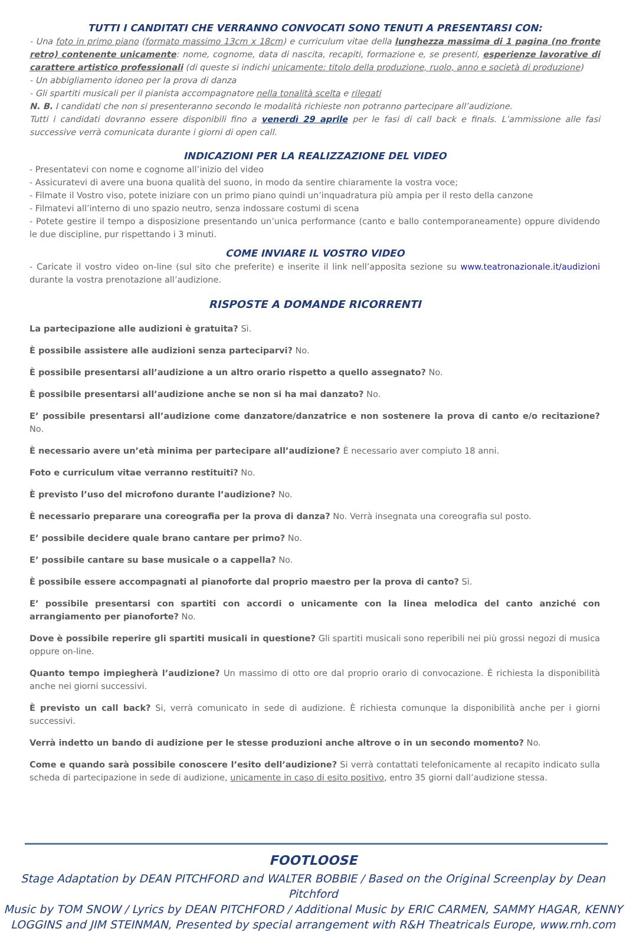TUTTI I CANDITATI CHE VERRANNO CONVOCATI SONO TENUTI A PRESENTARSI CON:
- Una foto in primo piano (formato massimo 13cm x 18cm) e curriculum vitae della lunghezza massima di 1 pagina (no fronte retro) contenente unicamente: nome, cognome, data di nascita, recapiti, formazione e, se presenti, esperienze lavorative di carattere artistico professionali (di queste si indichi unicamente: titolo della produzione, ruolo, anno e società di produzione)
- Un abbigliamento idoneo per la prova di danza
- Gli spartiti musicali per il pianista accompagnatore nella tonalità scelta e rilegati
N. B. I candidati che non si presenteranno secondo le modalità richieste non potranno partecipare all’audizione.
Tutti i candidati dovranno essere disponibili fino a venerdì 29 aprile per le fasi di call back e finals. L’ammissione alle fasi successive verrà comunicata durante i giorni di open call.
INDICAZIONI PER LA REALIZZAZIONE DEL VIDEO
- Presentatevi con nome e cognome all’inizio del video
- Assicuratevi di avere una buona qualità del suono, in modo da sentire chiaramente la vostra voce;
- Filmate il Vostro viso, potete iniziare con un primo piano quindi un’inquadratura più ampia per il resto della canzone
- Filmatevi all’interno di uno spazio neutro, senza indossare costumi di scena
- Potete gestire il tempo a disposizione presentando un’unica performance (canto e ballo contemporaneamente) oppure dividendo le due discipline, pur rispettando i 3 minuti.
COME INVIARE IL VOSTRO VIDEO
- Caricate il vostro video on-line (sul sito che preferite) e inserite il link nell’apposita sezione su www.teatronazionale.it/audizioni durante la vostra prenotazione all’audizione.
RISPOSTE A DOMANDE RICORRENTI
La partecipazione alle audizioni è gratuita? Sì.
È possibile assistere alle audizioni senza parteciparvi? No.
È possibile presentarsi all’audizione a un altro orario rispetto a quello assegnato? No.
È possibile presentarsi all’audizione anche se non si ha mai danzato? No.
E’ possibile presentarsi all’audizione come danzatore/danzatrice e non sostenere la prova di canto e/o recitazione? No.
È necessario avere un’età minima per partecipare all’audizione? È necessario aver compiuto 18 anni.
Foto e curriculum vitae verranno restituiti? No.
È previsto l’uso del microfono durante l’audizione? No.
È necessario preparare una coreografia per la prova di danza? No. Verrà insegnata una coreografia sul posto.
E’ possibile decidere quale brano cantare per primo? No.
E’ possibile cantare su base musicale o a cappella? No.
È possibile essere accompagnati al pianoforte dal proprio maestro per la prova di canto? Sì.
E’ possibile presentarsi con spartiti con accordi o unicamente con la linea melodica del canto anziché con arrangiamento per pianoforte? No.
Dove è possibile reperire gli spartiti musicali in questione? Gli spartiti musicali sono reperibili nei più grossi negozi di musica oppure on-line.
Quanto tempo impiegherà l’audizione? Un massimo di otto ore dal proprio orario di convocazione. È richiesta la disponibilità anche nei giorni successivi.
È previsto un call back? Si, verrà comunicato in sede di audizione. È richiesta comunque la disponibilità anche per i giorni successivi.
Verrà indetto un bando di audizione per le stesse produzioni anche altrove o in un secondo momento? No.
Come e quando sarà possibile conoscere l’esito dell’audizione? Si verrà contattati telefonicamente al recapito indicato sulla scheda di partecipazione in sede di audizione, unicamente in caso di esito positivo, entro 35 giorni dall’audizione stessa.
FOOTLOOSE
Stage Adaptation by DEAN PITCHFORD and WALTER BOBBIE / Based on the Original Screenplay by Dean Pitchford
Music by TOM SNOW / Lyrics by DEAN PITCHFORD / Additional Music by ERIC CARMEN, SAMMY HAGAR, KENNY
LOGGINS and JIM STEINMAN, Presented by special arrangement with R&H Theatricals Europe, www.rnh.com